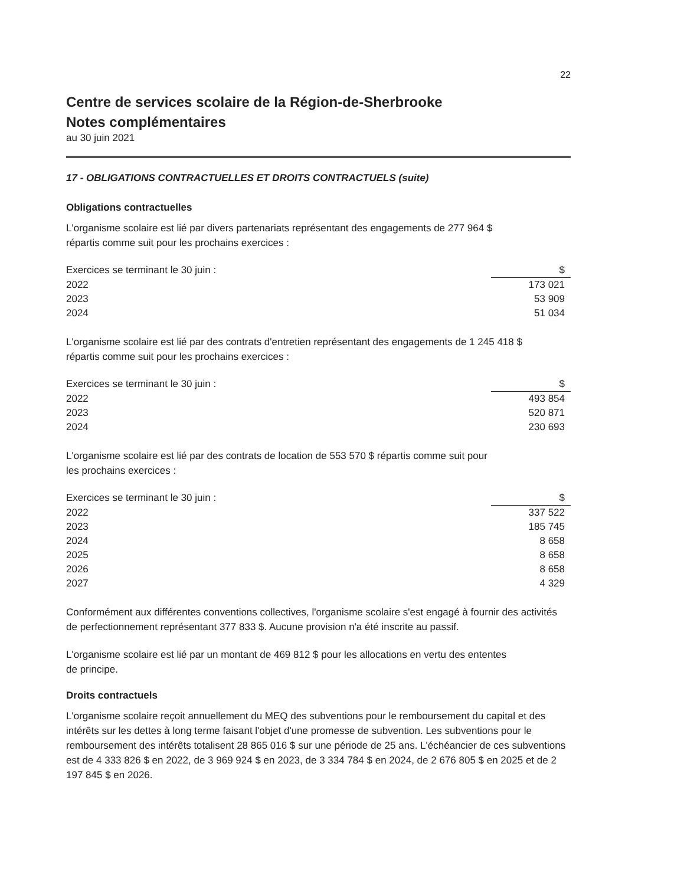22
Centre de services scolaire de la Région-de-Sherbrooke
Notes complémentaires
au 30 juin 2021
17 - OBLIGATIONS CONTRACTUELLES ET DROITS CONTRACTUELS (suite)
Obligations contractuelles
L'organisme scolaire est lié par divers partenariats représentant des engagements de 277 964 $
répartis comme suit pour les prochains exercices :
| Exercices se terminant le 30 juin : | $ |
| --- | --- |
| 2022 | 173 021 |
| 2023 | 53 909 |
| 2024 | 51 034 |
L'organisme scolaire est lié par des contrats d'entretien représentant des engagements de 1 245 418 $
répartis comme suit pour les prochains exercices :
| Exercices se terminant le 30 juin : | $ |
| --- | --- |
| 2022 | 493 854 |
| 2023 | 520 871 |
| 2024 | 230 693 |
L'organisme scolaire est lié par des contrats de location de 553 570 $ répartis comme suit pour
les prochains exercices :
| Exercices se terminant le 30 juin : | $ |
| --- | --- |
| 2022 | 337 522 |
| 2023 | 185 745 |
| 2024 | 8 658 |
| 2025 | 8 658 |
| 2026 | 8 658 |
| 2027 | 4 329 |
Conformément aux différentes conventions collectives, l'organisme scolaire s'est engagé à fournir des activités de perfectionnement représentant 377 833 $. Aucune provision n'a été inscrite au passif.
L'organisme scolaire est lié par un montant de 469 812 $ pour les allocations en vertu des ententes
de principe.
Droits contractuels
L'organisme scolaire reçoit annuellement du MEQ des subventions pour le remboursement du capital et des intérêts sur les dettes à long terme faisant l'objet d'une promesse de subvention. Les subventions pour le remboursement des intérêts totalisent 28 865 016 $ sur une période de 25 ans. L'échéancier de ces subventions est de 4 333 826 $ en 2022, de 3 969 924 $ en 2023, de 3 334 784 $ en 2024, de 2 676 805 $ en 2025 et de 2 197 845 $ en 2026.